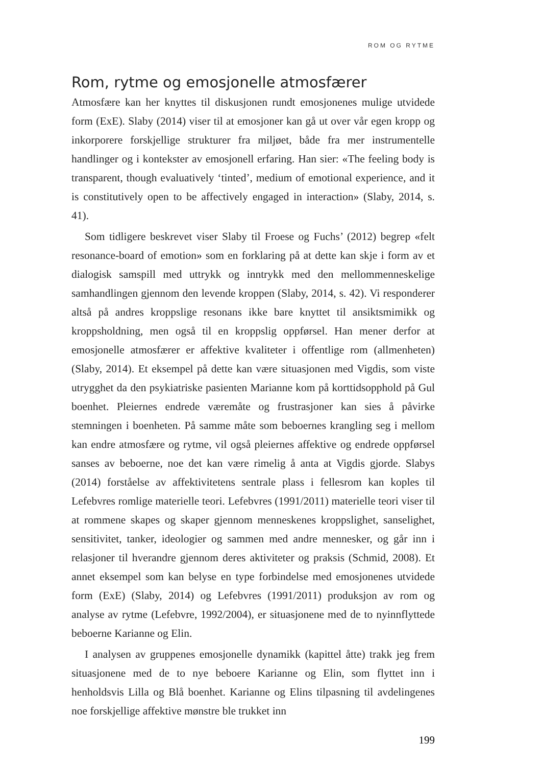ROM OG RYTME
Rom, rytme og emosjonelle atmosfærer
Atmosfære kan her knyttes til diskusjonen rundt emosjonenes mulige utvidede form (ExE). Slaby (2014) viser til at emosjoner kan gå ut over vår egen kropp og inkorporere forskjellige strukturer fra miljøet, både fra mer instrumentelle handlinger og i kontekster av emosjonell erfaring. Han sier: «The feeling body is transparent, though evaluatively ‘tinted’, medium of emotional experience, and it is constitutively open to be affectively engaged in interaction» (Slaby, 2014, s. 41).
Som tidligere beskrevet viser Slaby til Froese og Fuchs’ (2012) begrep «felt resonance-board of emotion» som en forklaring på at dette kan skje i form av et dialogisk samspill med uttrykk og inntrykk med den mellommenneskelige samhandlingen gjennom den levende kroppen (Slaby, 2014, s. 42). Vi responderer altså på andres kroppslige resonans ikke bare knyttet til ansiktsmimikk og kroppsholdning, men også til en kroppslig oppførsel. Han mener derfor at emosjonelle atmosfærer er affektive kvaliteter i offentlige rom (allmenheten) (Slaby, 2014). Et eksempel på dette kan være situasjonen med Vigdis, som viste utrygghet da den psykiatriske pasienten Marianne kom på korttidsopphold på Gul boenhet. Pleiernes endrede væremåte og frustrasjoner kan sies å påvirke stemningen i boenheten. På samme måte som beboernes krangling seg i mellom kan endre atmosfære og rytme, vil også pleiernes affektive og endrede oppførsel sanses av beboerne, noe det kan være rimelig å anta at Vigdis gjorde. Slabys (2014) forståelse av affektivitetens sentrale plass i fellesrom kan koples til Lefebvres romlige materielle teori. Lefebvres (1991/2011) materielle teori viser til at rommene skapes og skaper gjennom menneskenes kroppslighet, sanselighet, sensitivitet, tanker, ideologier og sammen med andre mennesker, og går inn i relasjoner til hverandre gjennom deres aktiviteter og praksis (Schmid, 2008). Et annet eksempel som kan belyse en type forbindelse med emosjonenes utvidede form (ExE) (Slaby, 2014) og Lefebvres (1991/2011) produksjon av rom og analyse av rytme (Lefebvre, 1992/2004), er situasjonene med de to nyinnflyttede beboerne Karianne og Elin.
I analysen av gruppenes emosjonelle dynamikk (kapittel åtte) trakk jeg frem situasjonene med de to nye beboere Karianne og Elin, som flyttet inn i henholdsvis Lilla og Blå boenhet. Karianne og Elins tilpasning til avdelingenes noe forskjellige affektive mønstre ble trukket inn
199